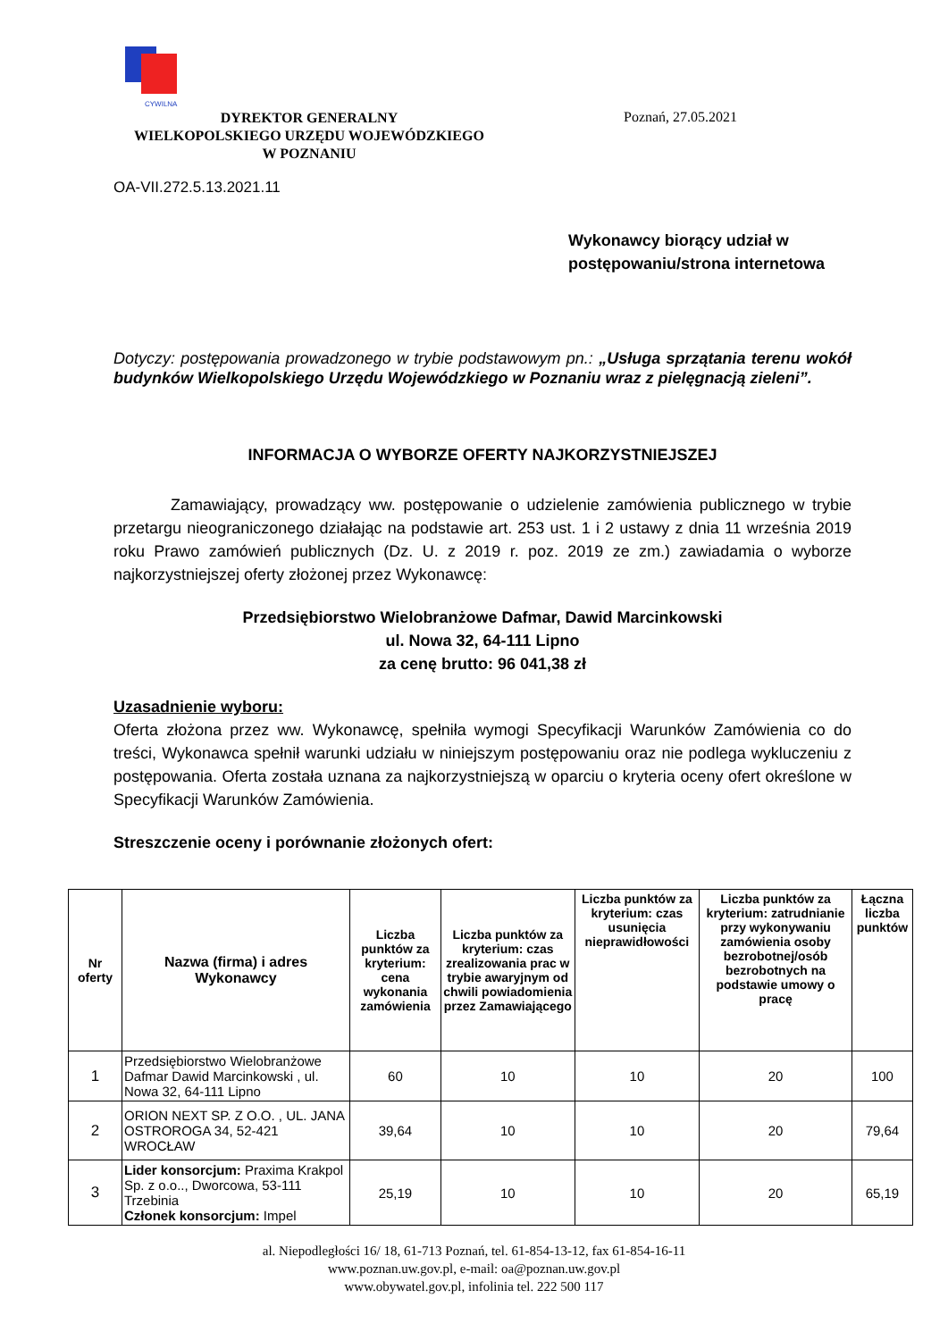CYWILNA
DYREKTOR GENERALNY
WIELKOPOLSKIEGO URZĘDU WOJEWÓDZKIEGO
W POZNANIU
Poznań, 27.05.2021
OA-VII.272.5.13.2021.11
Wykonawcy biorący udział w
postępowaniu/strona internetowa
Dotyczy: postępowania prowadzonego w trybie podstawowym pn.: „Usługa sprzątania terenu wokół budynków Wielkopolskiego Urzędu Wojewódzkiego w Poznaniu wraz z pielęgnacją zieleni”.
INFORMACJA O WYBORZE OFERTY NAJKORZYSTNIEJSZEJ
Zamawiający, prowadzący ww. postępowanie o udzielenie zamówienia publicznego w trybie przetargu nieograniczonego działając na podstawie art. 253 ust. 1 i 2 ustawy z dnia 11 września 2019 roku Prawo zamówień publicznych (Dz. U. z 2019 r. poz. 2019 ze zm.) zawiadamia o wyborze najkorzystniejszej oferty złożonej przez Wykonawcę:
Przedsiębiorstwo Wielobranżowe Dafmar, Dawid Marcinkowski
ul. Nowa 32, 64-111 Lipno
za cenę brutto: 96 041,38 zł
Uzasadnienie wyboru:
Oferta złożona przez ww. Wykonawcę, spełniła wymogi Specyfikacji Warunków Zamówienia co do treści, Wykonawca spełnił warunki udziału w niniejszym postępowaniu oraz nie podlega wykluczeniu z postępowania. Oferta została uznana za najkorzystniejszą w oparciu o kryteria oceny ofert określone w Specyfikacji Warunków Zamówienia.
Streszczenie oceny i porównanie złożonych ofert:
| Nr oferty | Nazwa (firma) i adres Wykonawcy | Liczba punktów za kryterium: cena wykonania zamówienia | Liczba punktów za kryterium: czas zrealizowania prac w trybie awaryjnym od chwili powiadomienia przez Zamawiającego | Liczba punktów za kryterium: czas usunięcia nieprawidłowości | Liczba punktów za kryterium: zatrudnianie przy wykonywaniu zamówienia osoby bezrobotnej/osób bezrobotnych na podstawie umowy o pracę | Łączna liczba punktów |
| --- | --- | --- | --- | --- | --- | --- |
| 1 | Przedsiębiorstwo Wielobranżowe Dafmar Dawid Marcinkowski , ul. Nowa 32, 64-111 Lipno | 60 | 10 | 10 | 20 | 100 |
| 2 | ORION NEXT SP. Z O.O. , UL. JANA OSTROROGA 34, 52-421 WROCŁAW | 39,64 | 10 | 10 | 20 | 79,64 |
| 3 | Lider konsorcjum: Praxima Krakpol Sp. z o.o.., Dworcowa, 53-111 Trzebinia Członek konsorcjum: Impel | 25,19 | 10 | 10 | 20 | 65,19 |
al. Niepodległości 16/ 18, 61-713 Poznań, tel. 61-854-13-12, fax 61-854-16-11
www.poznan.uw.gov.pl, e-mail: oa@poznan.uw.gov.pl
www.obywatel.gov.pl, infolinia tel. 222 500 117